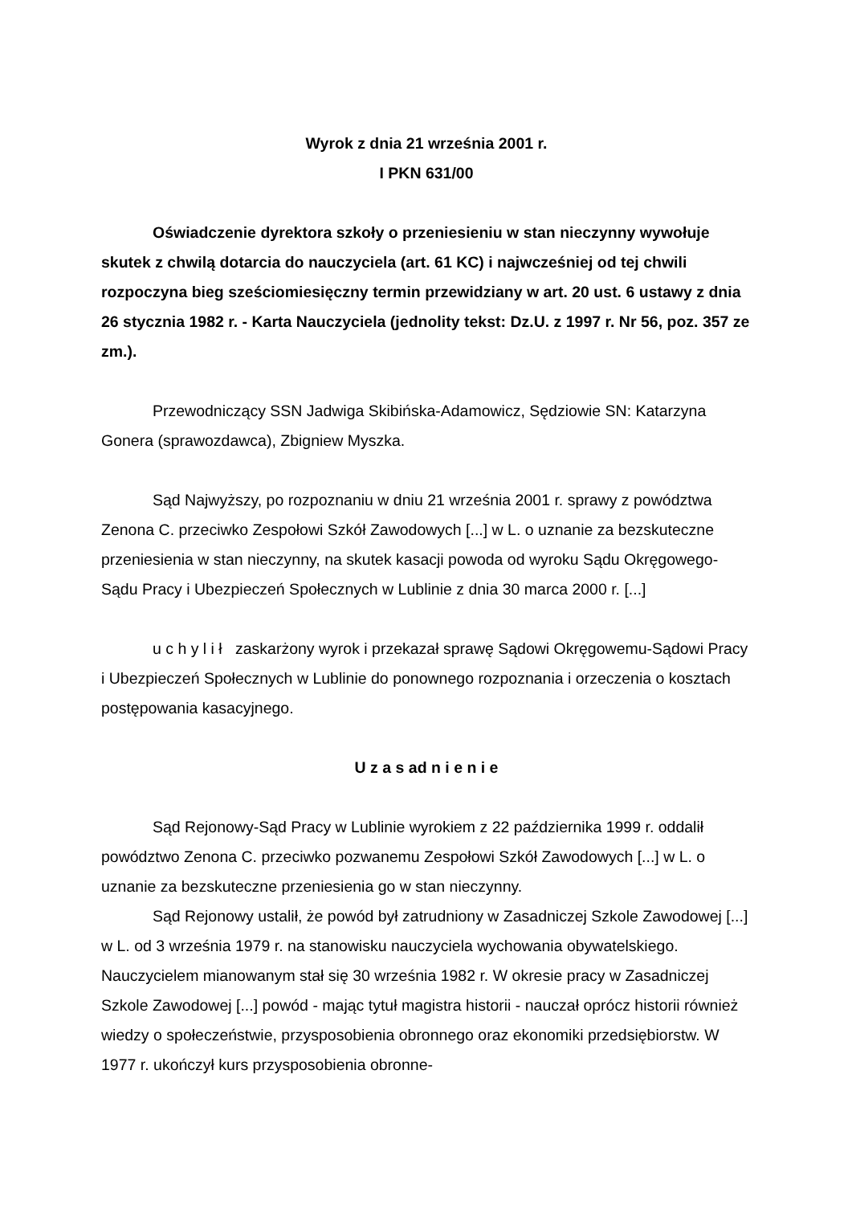Wyrok z dnia 21 września 2001 r.
I PKN 631/00
Oświadczenie dyrektora szkoły o przeniesieniu w stan nieczynny wywołuje skutek z chwilą dotarcia do nauczyciela (art. 61 KC) i najwcześniej od tej chwili rozpoczyna bieg sześciomiesięczny termin przewidziany w art. 20 ust. 6 ustawy z dnia 26 stycznia 1982 r. - Karta Nauczyciela (jednolity tekst: Dz.U. z 1997 r. Nr 56, poz. 357 ze zm.).
Przewodniczący SSN Jadwiga Skibińska-Adamowicz, Sędziowie SN: Katarzyna Gonera (sprawozdawca), Zbigniew Myszka.
Sąd Najwyższy, po rozpoznaniu w dniu 21 września 2001 r. sprawy z powództwa Zenona C. przeciwko Zespołowi Szkół Zawodowych [...] w L. o uznanie za bezskuteczne przeniesienia w stan nieczynny, na skutek kasacji powoda od wyroku Sądu Okręgowego-Sądu Pracy i Ubezpieczeń Społecznych w Lublinie z dnia 30 marca 2000 r. [...]
u c h y l i ł zaskarżony wyrok i przekazał sprawę Sądowi Okręgowemu-Sądowi Pracy i Ubezpieczeń Społecznych w Lublinie do ponownego rozpoznania i orzeczenia o kosztach postępowania kasacyjnego.
U z a s ad n i e n i e
Sąd Rejonowy-Sąd Pracy w Lublinie wyrokiem z 22 października 1999 r. oddalił powództwo Zenona C. przeciwko pozwanemu Zespołowi Szkół Zawodowych [...] w L. o uznanie za bezskuteczne przeniesienia go w stan nieczynny.
Sąd Rejonowy ustalił, że powód był zatrudniony w Zasadniczej Szkole Zawodowej [...] w L. od 3 września 1979 r. na stanowisku nauczyciela wychowania obywatelskiego. Nauczycielem mianowanym stał się 30 września 1982 r. W okresie pracy w Zasadniczej Szkole Zawodowej [...] powód - mając tytuł magistra historii - nauczał oprócz historii również wiedzy o społeczeństwie, przysposobienia obronnego oraz ekonomiki przedsiębiorstw. W 1977 r. ukończył kurs przysposobienia obronne-